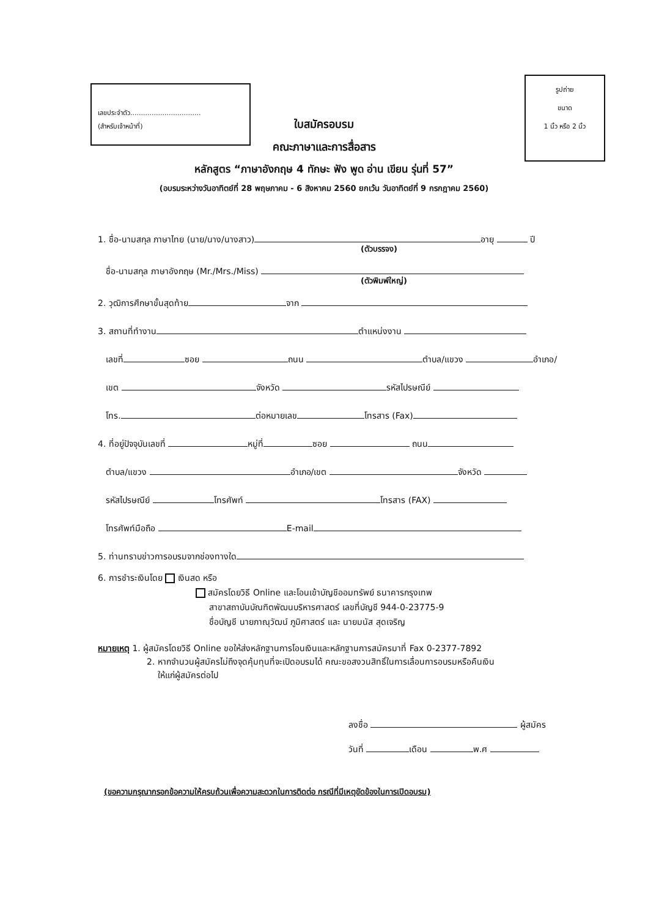เลขประจำตัว.................................
(สำหรับเจ้าหน้าที่)
รูปถ่าย
ขนาด
1 นิ้ว หรือ 2 นิ้ว
ใบสมัครอบรม
คณะภาษาและการสื่อสาร
หลักสูตร “ภาษาอังกฤษ 4 ทักษะ ฟัง พูด อ่าน เขียน รุ่นที่ 57”
(อบรมระหว่างวันอาทิตย์ที่ 28 พฤษภาคม - 6 สิงหาคม 2560 ยกเว้น วันอาทิตย์ที่ 9 กรกฎาคม 2560)
1. ชื่อ-นามสกุล ภาษาไทย (นาย/นาง/นางสาว) อายุ ปี
(ตัวบรรจง)
ชื่อ-นามสกุล ภาษาอังกฤษ (Mr./Mrs./Miss)
(ตัวพิมพ์ใหญ่)
2. วุฒิการศึกษาขั้นสุดท้าย จาก
3. สถานที่ทำงาน ตำแหน่งงาน
เลขที่ ซอย ถนน ตำบล/แขวง อำเภอ/
เขต จังหวัด รหัสไปรษณีย์
โทร. ต่อหมายเลข โทรสาร (Fax)
4. ที่อยู่ปัจจุบันเลขที่ หมู่ที่ ซอย ถนน
ตำบล/แขวง อำเภอ/เขต จังหวัด
รหัสไปรษณีย์ โทรศัพท์ โทรสาร (FAX)
โทรศัพท์มือถือ E-mail
5. ท่านทราบข่าวการอบรมจากช่องทางใด
6. การชำระเงินโดย เงินสด หรือ
สมัครโดยวิธี Online และโอนเข้าบัญชีออมทรัพย์ ธนาคารกรุงเทพ
สาขาสถาบันบัณฑิตพัฒนบริหารศาสตร์ เลขที่บัญชี 944-0-23775-9
ชื่อบัญชี นายภาณุวัฒน์ ภูมิศาสตร์ และ นายมนัส สุดเจริญ
หมายเหตุ 1. ผู้สมัครโดยวิธี Online ขอให้ส่งหลักฐานการโอนเงินและหลักฐานการสมัครมาที่ Fax 0-2377-7892
2. หากจำนวนผู้สมัครไม่ถึงจุดคุ้มทุนที่จะเปิดอบรมได้ คณะขอสงวนสิทธิ์ในการเลื่อนการอบรมหรือคืนเงิน
ให้แก่ผู้สมัครต่อไป
ลงชื่อ ผู้สมัคร
วันที่ เดือน พ.ศ
(ขอความกรุณากรอกข้อความให้ครบถ้วนเพื่อความสะดวกในการติดต่อ กรณีที่มีเหตุขัดข้องในการเปิดอบรม)